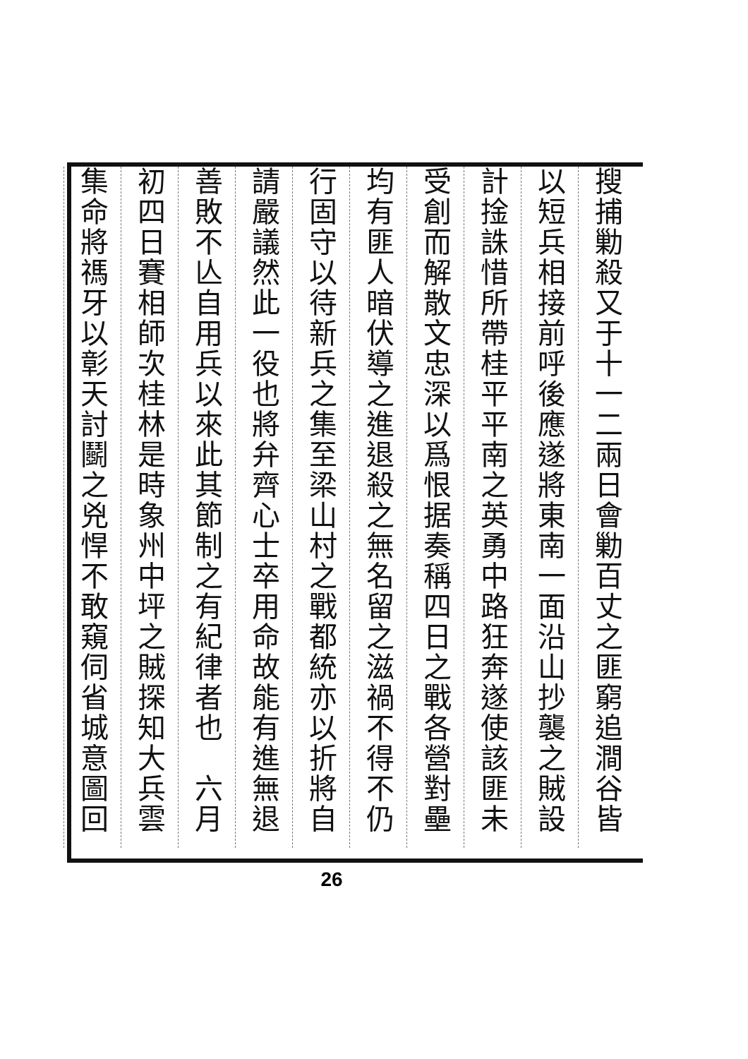搜捕勦殺又于十一二兩日會勦百丈之匪窮追澗谷皆
以短兵相接前呼後應遂將東南一面沿山抄襲之賊設
計捦誅惜所帶桂平平南之英勇中路狂奔遂使該匪未
受創而解散文忠深以爲恨据奏稱四日之戰各營對壘
均有匪人暗伏導之進退殺之無名留之滋禍不得不仍
行固守以待新兵之集至梁山村之戰都統亦以折將自
請嚴議然此一役也將弁齊心士卒用命故能有進無退
善敗不亾自用兵以來此其節制之有紀律者也　六月
初四日賽相師次桂林是時象州中坪之賊探知大兵雲
集命將禡牙以彰天討鬬之兇悍不敢窺伺省城意圖回
26